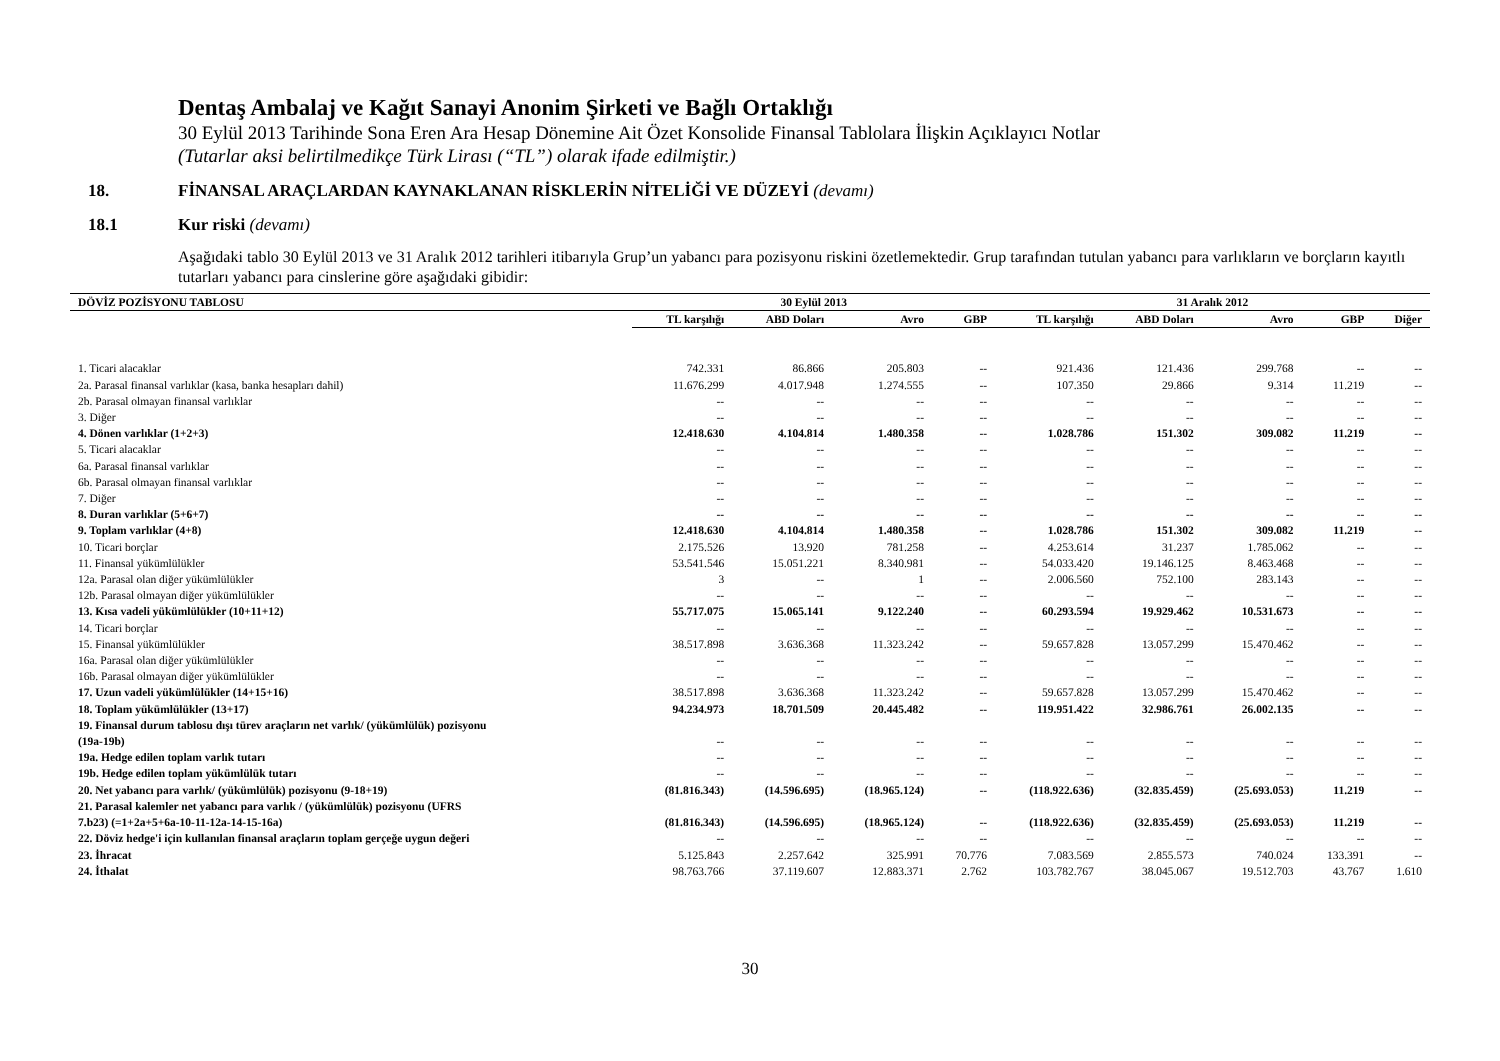Dentaş Ambalaj ve Kağıt Sanayi Anonim Şirketi ve Bağlı Ortaklığı
30 Eylül 2013 Tarihinde Sona Eren Ara Hesap Dönemine Ait Özet Konsolide Finansal Tablolara İlişkin Açıklayıcı Notlar
(Tutarlar aksi belirtilmedikçe Türk Lirası (“TL”) olarak ifade edilmiştir.)
18. FİNANSAL ARAÇLARDAN KAYNAKLANAN RİSKLERİN NİTELİĞİ VE DÜZEYİ (devamı)
18.1 Kur riski (devamı)
Aşağıdaki tablo 30 Eylül 2013 ve 31 Aralık 2012 tarihleri itibarıyla Grup’un yabancı para pozisyonu riskini özetlemektedir. Grup tarafından tutulan yabancı para varlıkların ve borçların kayıtlı tutarları yabancı para cinslerine göre aşağıdaki gibidir:
| DÖVİZ POZİSYONU TABLOSU | 30 Eylül 2013 | | | | 31 Aralık 2012 | | | | |
| --- | --- | --- | --- | --- | --- | --- | --- | --- | --- |
| | TL karşılığı | ABD Doları | Avro | GBP | TL karşılığı | ABD Doları | Avro | GBP | Diğer |
| 1. Ticari alacaklar | 742.331 | 86.866 | 205.803 | -- | 921.436 | 121.436 | 299.768 | -- | -- |
| 2a. Parasal finansal varlıklar (kasa, banka hesapları dahil) | 11.676.299 | 4.017.948 | 1.274.555 | -- | 107.350 | 29.866 | 9.314 | 11.219 | -- |
| 2b. Parasal olmayan finansal varlıklar | -- | -- | -- | -- | -- | -- | -- | -- | -- |
| 3. Diğer | -- | -- | -- | -- | -- | -- | -- | -- | -- |
| 4. Dönen varlıklar (1+2+3) | 12.418.630 | 4.104.814 | 1.480.358 | -- | 1.028.786 | 151.302 | 309.082 | 11.219 | -- |
| 5. Ticari alacaklar | -- | -- | -- | -- | -- | -- | -- | -- | -- |
| 6a. Parasal finansal varlıklar | -- | -- | -- | -- | -- | -- | -- | -- | -- |
| 6b. Parasal olmayan finansal varlıklar | -- | -- | -- | -- | -- | -- | -- | -- | -- |
| 7. Diğer | -- | -- | -- | -- | -- | -- | -- | -- | -- |
| 8. Duran varlıklar (5+6+7) | -- | -- | -- | -- | -- | -- | -- | -- | -- |
| 9. Toplam varlıklar (4+8) | 12.418.630 | 4.104.814 | 1.480.358 | -- | 1.028.786 | 151.302 | 309.082 | 11.219 | -- |
| 10. Ticari borçlar | 2.175.526 | 13.920 | 781.258 | -- | 4.253.614 | 31.237 | 1.785.062 | -- | -- |
| 11. Finansal yükümlülükler | 53.541.546 | 15.051.221 | 8.340.981 | -- | 54.033.420 | 19.146.125 | 8.463.468 | -- | -- |
| 12a. Parasal olan diğer yükümlülükler | 3 | -- | 1 | -- | 2.006.560 | 752.100 | 283.143 | -- | -- |
| 12b. Parasal olmayan diğer yükümlülükler | -- | -- | -- | -- | -- | -- | -- | -- | -- |
| 13. Kısa vadeli yükümlülükler (10+11+12) | 55.717.075 | 15.065.141 | 9.122.240 | -- | 60.293.594 | 19.929.462 | 10.531.673 | -- | -- |
| 14. Ticari borçlar | -- | -- | -- | -- | -- | -- | -- | -- | -- |
| 15. Finansal yükümlülükler | 38.517.898 | 3.636.368 | 11.323.242 | -- | 59.657.828 | 13.057.299 | 15.470.462 | -- | -- |
| 16a. Parasal olan diğer yükümlülükler | -- | -- | -- | -- | -- | -- | -- | -- | -- |
| 16b. Parasal olmayan diğer yükümlülükler | -- | -- | -- | -- | -- | -- | -- | -- | -- |
| 17. Uzun vadeli yükümlülükler (14+15+16) | 38.517.898 | 3.636.368 | 11.323.242 | -- | 59.657.828 | 13.057.299 | 15.470.462 | -- | -- |
| 18. Toplam yükümlülükler (13+17) | 94.234.973 | 18.701.509 | 20.445.482 | -- | 119.951.422 | 32.986.761 | 26.002.135 | -- | -- |
| 19. Finansal durum tablosu dışı türev araçların net varlık/ (yükümlülük) pozisyonu (19a-19b) | -- | -- | -- | -- | -- | -- | -- | -- | -- |
| 19a. Hedge edilen toplam varlık tutarı | -- | -- | -- | -- | -- | -- | -- | -- | -- |
| 19b. Hedge edilen toplam yükümlülük tutarı | -- | -- | -- | -- | -- | -- | -- | -- | -- |
| 20. Net yabancı para varlık/ (yükümlülük) pozisyonu (9-18+19) | (81.816.343) | (14.596.695) | (18.965.124) | -- | (118.922.636) | (32.835.459) | (25.693.053) | 11.219 | -- |
| 21. Parasal kalemler net yabancı para varlık / (yükümlülük) pozisyonu (UFRS 7.b23) (=1+2a+5+6a-10-11-12a-14-15-16a) | (81.816.343) | (14.596.695) | (18.965.124) | -- | (118.922.636) | (32.835.459) | (25.693.053) | 11.219 | -- |
| 22. Döviz hedge'i için kullanılan finansal araçların toplam gerçeğe uygun değeri | -- | -- | -- | -- | -- | -- | -- | -- | -- |
| 23. İhracat | 5.125.843 | 2.257.642 | 325.991 | 70.776 | 7.083.569 | 2.855.573 | 740.024 | 133.391 | -- |
| 24. İthalat | 98.763.766 | 37.119.607 | 12.883.371 | 2.762 | 103.782.767 | 38.045.067 | 19.512.703 | 43.767 | 1.610 |
30